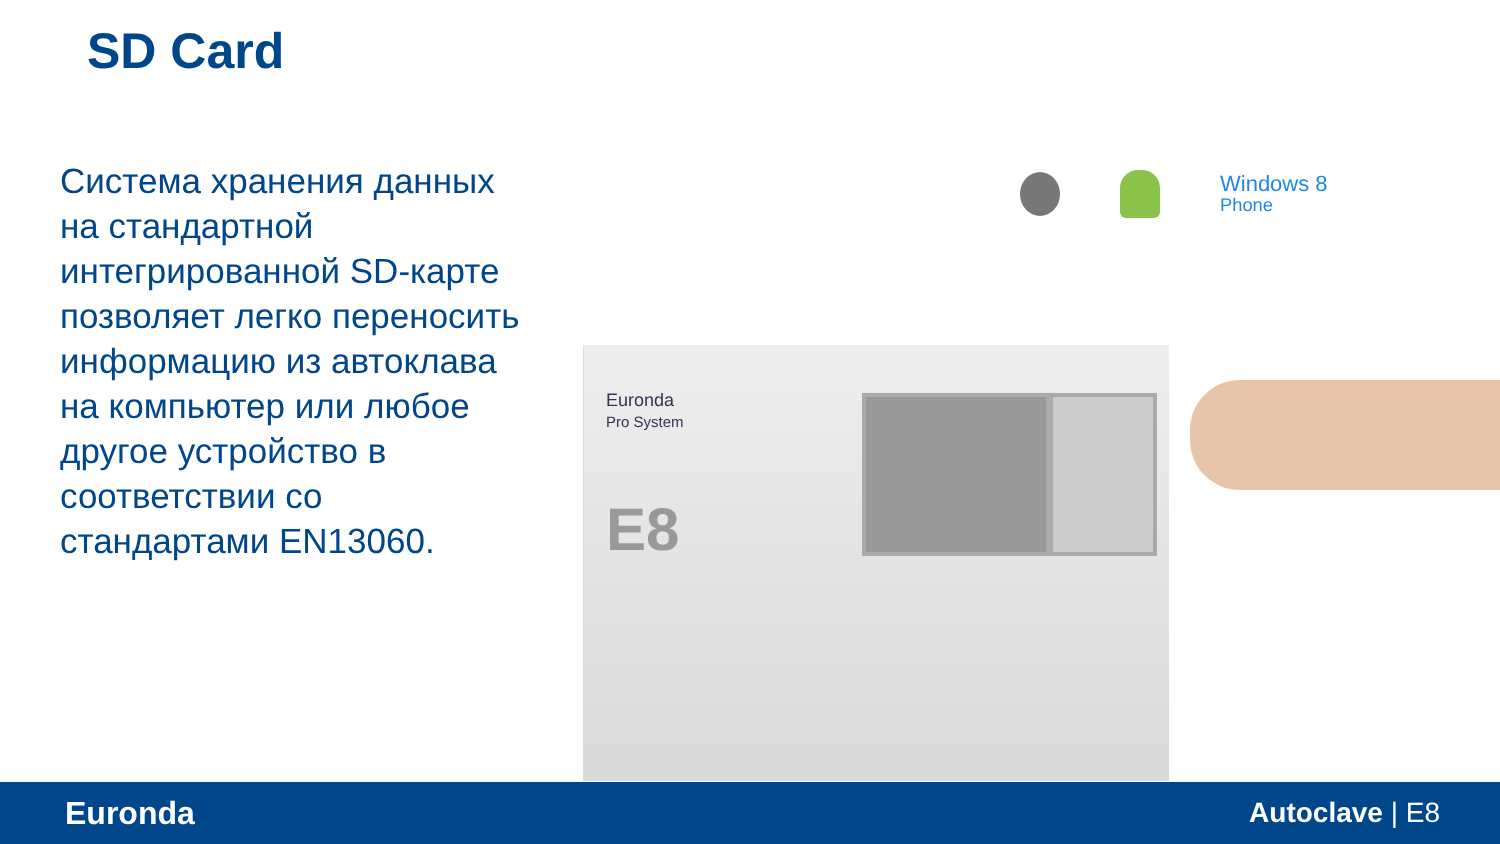SD Card
Система хранения данных на стандартной интегрированной SD-карте позволяет легко переносить информацию из автоклава на компьютер или любое другое устройство в соответствии со стандартами EN13060.
Windows 8
Phone
Euronda
Pro System
E8
Euronda Autoclave | E8